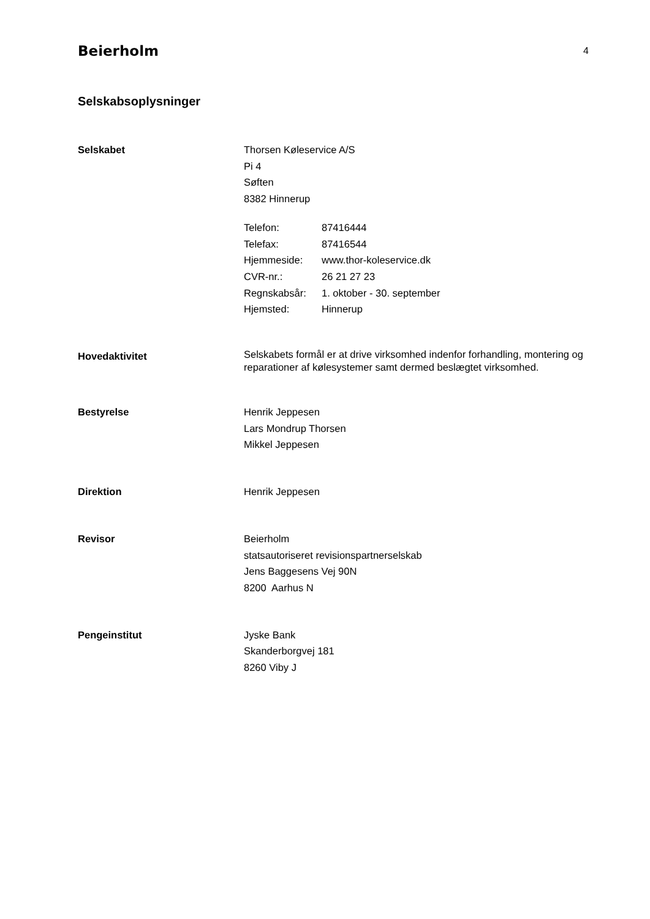Beierholm 4
Selskabsoplysninger
Selskabet Thorsen Køleservice A/S
Pi 4
Søften
8382 Hinnerup
Telefon: 87416444
Telefax: 87416544
Hjemmeside: www.thor-koleservice.dk
CVR-nr.: 26 21 27 23
Regnskabsår: 1. oktober - 30. september
Hjemsted: Hinnerup
Hovedaktivitet
Selskabets formål er at drive virksomhed indenfor forhandling, montering og reparationer af kølesystemer samt dermed beslægtet virksomhed.
Bestyrelse Henrik Jeppesen
Lars Mondrup Thorsen
Mikkel Jeppesen
Direktion Henrik Jeppesen
Revisor Beierholm
statsautoriseret revisionspartnerselskab
Jens Baggesens Vej 90N
8200 Aarhus N
Pengeinstitut Jyske Bank
Skanderborgvej 181
8260 Viby J